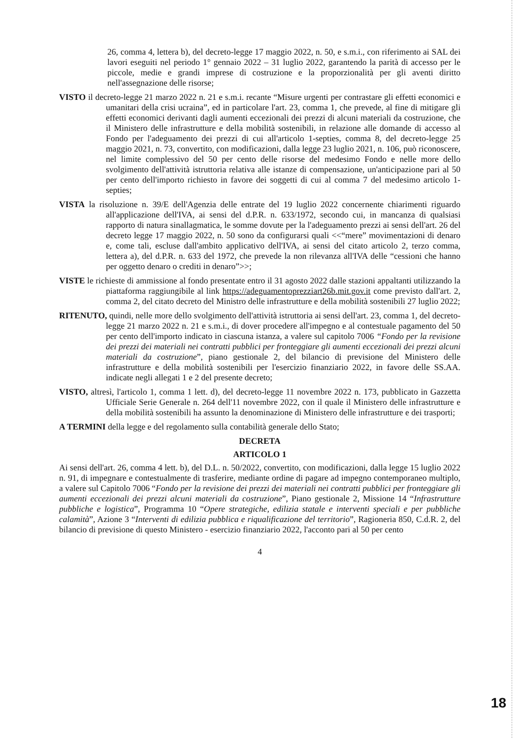26, comma 4, lettera b), del decreto-legge 17 maggio 2022, n. 50, e s.m.i., con riferimento ai SAL dei lavori eseguiti nel periodo 1° gennaio 2022 – 31 luglio 2022, garantendo la parità di accesso per le piccole, medie e grandi imprese di costruzione e la proporzionalità per gli aventi diritto nell'assegnazione delle risorse;
VISTO il decreto-legge 21 marzo 2022 n. 21 e s.m.i. recante “Misure urgenti per contrastare gli effetti economici e umanitari della crisi ucraina”, ed in particolare l'art. 23, comma 1, che prevede, al fine di mitigare gli effetti economici derivanti dagli aumenti eccezionali dei prezzi di alcuni materiali da costruzione, che il Ministero delle infrastrutture e della mobilità sostenibili, in relazione alle domande di accesso al Fondo per l'adeguamento dei prezzi di cui all'articolo 1-septies, comma 8, del decreto-legge 25 maggio 2021, n. 73, convertito, con modificazioni, dalla legge 23 luglio 2021, n. 106, può riconoscere, nel limite complessivo del 50 per cento delle risorse del medesimo Fondo e nelle more dello svolgimento dell'attività istruttoria relativa alle istanze di compensazione, un'anticipazione pari al 50 per cento dell'importo richiesto in favore dei soggetti di cui al comma 7 del medesimo articolo 1-septies;
VISTA la risoluzione n. 39/E dell'Agenzia delle entrate del 19 luglio 2022 concernente chiarimenti riguardo all'applicazione dell'IVA, ai sensi del d.P.R. n. 633/1972, secondo cui, in mancanza di qualsiasi rapporto di natura sinallagmatica, le somme dovute per la l'adeguamento prezzi ai sensi dell'art. 26 del decreto legge 17 maggio 2022, n. 50 sono da configurarsi quali <<“mere” movimentazioni di denaro e, come tali, escluse dall'ambito applicativo dell'IVA, ai sensi del citato articolo 2, terzo comma, lettera a), del d.P.R. n. 633 del 1972, che prevede la non rilevanza all'IVA delle “cessioni che hanno per oggetto denaro o crediti in denaro”>>;
VISTE le richieste di ammissione al fondo presentate entro il 31 agosto 2022 dalle stazioni appaltanti utilizzando la piattaforma raggiungibile al link https://adeguamentoprezziart26b.mit.gov.it come previsto dall'art. 2, comma 2, del citato decreto del Ministro delle infrastrutture e della mobilità sostenibili 27 luglio 2022;
RITENUTO, quindi, nelle more dello svolgimento dell'attività istruttoria ai sensi dell'art. 23, comma 1, del decreto-legge 21 marzo 2022 n. 21 e s.m.i., di dover procedere all'impegno e al contestuale pagamento del 50 per cento dell'importo indicato in ciascuna istanza, a valere sul capitolo 7006 “Fondo per la revisione dei prezzi dei materiali nei contratti pubblici per fronteggiare gli aumenti eccezionali dei prezzi alcuni materiali da costruzione”, piano gestionale 2, del bilancio di previsione del Ministero delle infrastrutture e della mobilità sostenibili per l'esercizio finanziario 2022, in favore delle SS.AA. indicate negli allegati 1 e 2 del presente decreto;
VISTO, altresì, l'articolo 1, comma 1 lett. d), del decreto-legge 11 novembre 2022 n. 173, pubblicato in Gazzetta Ufficiale Serie Generale n. 264 dell'11 novembre 2022, con il quale il Ministero delle infrastrutture e della mobilità sostenibili ha assunto la denominazione di Ministero delle infrastrutture e dei trasporti;
A TERMINI della legge e del regolamento sulla contabilità generale dello Stato;
DECRETA
ARTICOLO 1
Ai sensi dell'art. 26, comma 4 lett. b), del D.L. n. 50/2022, convertito, con modificazioni, dalla legge 15 luglio 2022 n. 91, di impegnare e contestualmente di trasferire, mediante ordine di pagare ad impegno contemporaneo multiplo, a valere sul Capitolo 7006 “Fondo per la revisione dei prezzi dei materiali nei contratti pubblici per fronteggiare gli aumenti eccezionali dei prezzi alcuni materiali da costruzione”, Piano gestionale 2, Missione 14 “Infrastrutture pubbliche e logistica”, Programma 10 “Opere strategiche, edilizia statale e interventi speciali e per pubbliche calamità”, Azione 3 “Interventi di edilizia pubblica e riqualificazione del territorio”, Ragioneria 850, C.d.R. 2, del bilancio di previsione di questo Ministero - esercizio finanziario 2022, l'acconto pari al 50 per cento
4
18